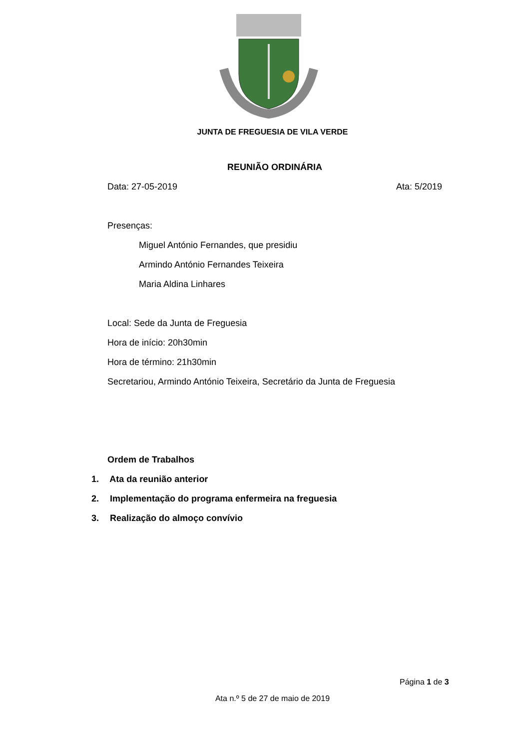JUNTA DE FREGUESIA DE VILA VERDE
REUNIÃO ORDINÁRIA
Data: 27-05-2019 Ata: 5/2019
Presenças:
Miguel António Fernandes, que presidiu
Armindo António Fernandes Teixeira
Maria Aldina Linhares
Local: Sede da Junta de Freguesia
Hora de início: 20h30min
Hora de término: 21h30min
Secretariou, Armindo António Teixeira, Secretário da Junta de Freguesia
Ordem de Trabalhos
1. Ata da reunião anterior
2. Implementação do programa enfermeira na freguesia
3. Realização do almoço convívio
Página 1 de 3
Ata n.º 5 de 27 de maio de 2019